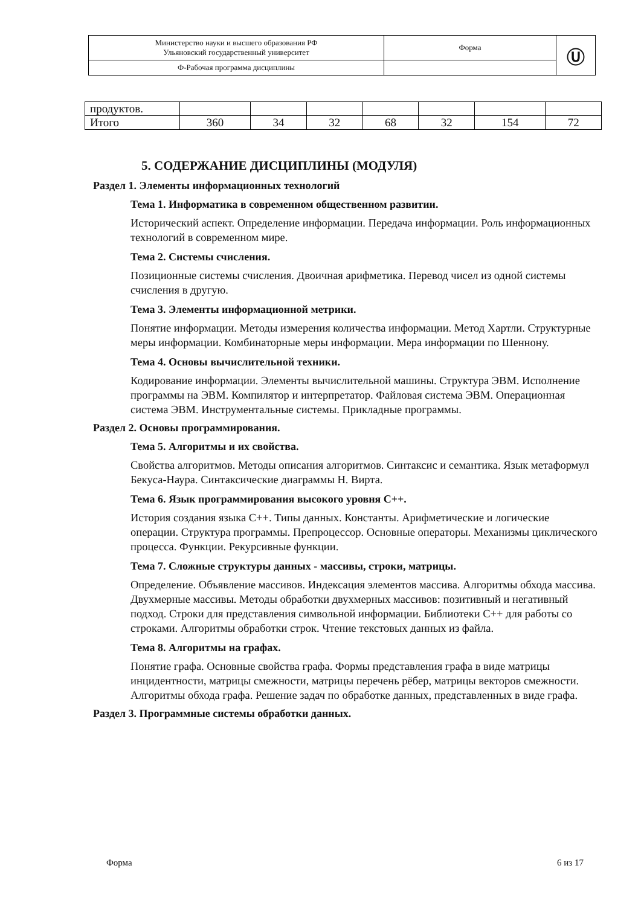| Министерство науки и высшего образования РФ Ульяновский государственный университет | Форма | Ⓤ |
| Ф-Рабочая программа дисциплины | | |
| продуктов. | | | | | | | |
| Итого | 360 | 34 | 32 | 68 | 32 | 154 | 72 |
5. СОДЕРЖАНИЕ ДИСЦИПЛИНЫ (МОДУЛЯ)
Раздел 1. Элементы информационных технологий
Тема 1. Информатика в современном общественном развитии.
Исторический аспект. Определение информации. Передача информации. Роль информационных технологий в современном мире.
Тема 2. Системы счисления.
Позиционные системы счисления. Двоичная арифметика. Перевод чисел из одной системы счисления в другую.
Тема 3. Элементы информационной метрики.
Понятие информации. Методы измерения количества информации. Метод Хартли. Структурные меры информации. Комбинаторные меры информации. Мера информации по Шеннону.
Тема 4. Основы вычислительной техники.
Кодирование информации. Элементы вычислительной машины. Структура ЭВМ. Исполнение программы на ЭВМ. Компилятор и интерпретатор. Файловая система ЭВМ. Операционная система ЭВМ. Инструментальные системы. Прикладные программы.
Раздел 2. Основы программирования.
Тема 5. Алгоритмы и их свойства.
Свойства алгоритмов. Методы описания алгоритмов. Синтаксис и семантика. Язык метаформул Бекуса-Наура. Синтаксические диаграммы Н. Вирта.
Тема 6. Язык программирования высокого уровня С++.
История создания языка С++. Типы данных. Константы. Арифметические и логические операции. Структура программы. Препроцессор. Основные операторы. Механизмы циклического процесса. Функции. Рекурсивные функции.
Тема 7. Сложные структуры данных - массивы, строки, матрицы.
Определение. Объявление массивов. Индексация элементов массива. Алгоритмы обхода массива. Двухмерные массивы. Методы обработки двухмерных массивов: позитивный и негативный подход. Строки для представления символьной информации. Библиотеки С++ для работы со строками. Алгоритмы обработки строк. Чтение текстовых данных из файла.
Тема 8. Алгоритмы на графах.
Понятие графа. Основные свойства графа. Формы представления графа в виде матрицы инцидентности, матрицы смежности, матрицы перечень рёбер, матрицы векторов смежности. Алгоритмы обхода графа. Решение задач по обработке данных, представленных в виде графа.
Раздел 3. Программные системы обработки данных.
Форма 6 из 17